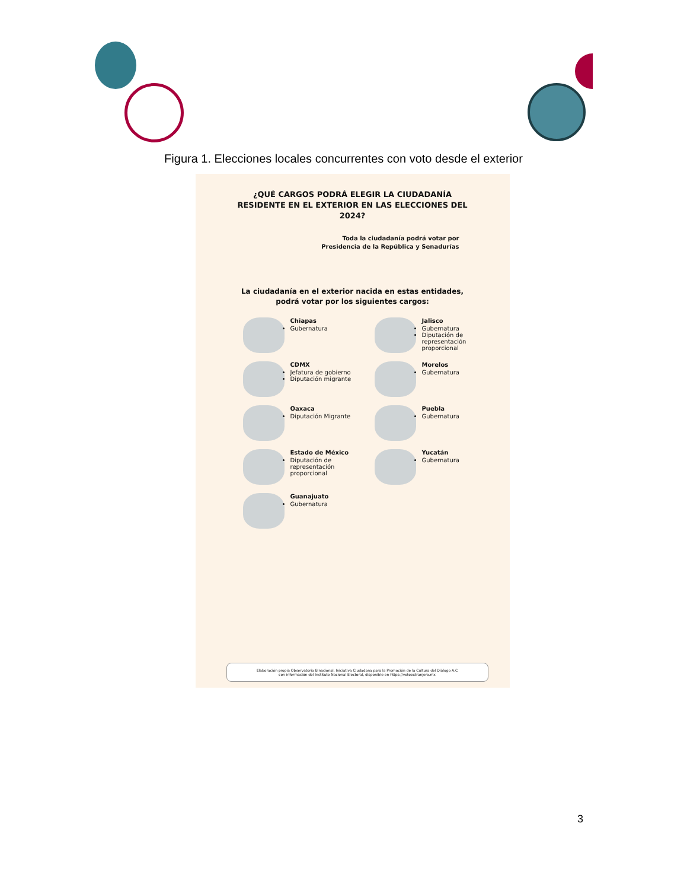Figura 1. Elecciones locales concurrentes con voto desde el exterior
¿QUÉ CARGOS PODRÁ ELEGIR LA CIUDADANÍA RESIDENTE EN EL EXTERIOR EN LAS ELECCIONES DEL 2024?
Toda la ciudadanía podrá votar por
Presidencia de la República y Senadurías
La ciudadanía en el exterior nacida en estas entidades,
podrá votar por los siguientes cargos:
Chiapas
Gubernatura
Jalisco
Gubernatura
Diputación de representación proporcional
CDMX
Jefatura de gobierno
Diputación migrante
Morelos
Gubernatura
Oaxaca
Diputación Migrante
Puebla
Gubernatura
Estado de México
Diputación de representación proporcional
Yucatán
Gubernatura
Guanajuato
Gubernatura
Elaboración propia Observatorio Binacional, Iniciativa Ciudadana para la Promoción de la Cultura del Diálogo A.C
con información del Instituto Nacional Electoral, disponible en https://votoextranjero.mx
3